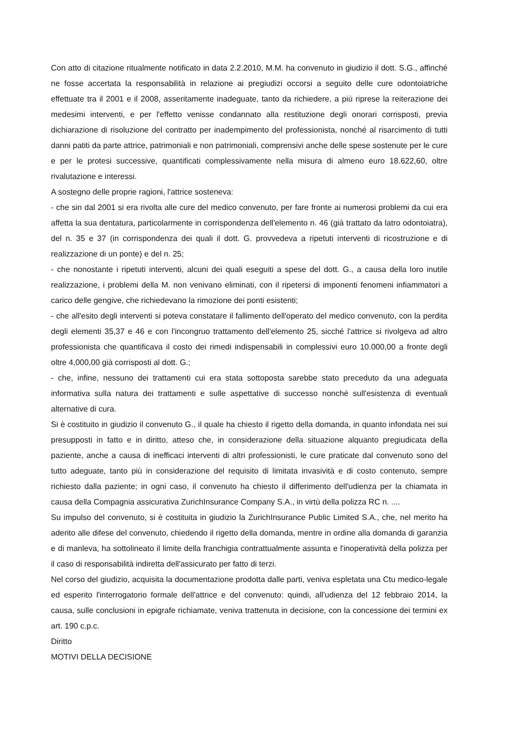Con atto di citazione ritualmente notificato in data 2.2.2010, M.M. ha convenuto in giudizio il dott. S.G., affinché ne fosse accertata la responsabilità in relazione ai pregiudizi occorsi a seguito delle cure odontoiatriche effettuate tra il 2001 e il 2008, asseritamente inadeguate, tanto da richiedere, a più riprese la reiterazione dei medesimi interventi, e per l'effetto venisse condannato alla restituzione degli onorari corrisposti, previa dichiarazione di risoluzione del contratto per inadempimento del professionista, nonché al risarcimento di tutti danni patiti da parte attrice, patrimoniali e non patrimoniali, comprensivi anche delle spese sostenute per le cure e per le protesi successive, quantificati complessivamente nella misura di almeno euro 18.622,60, oltre rivalutazione e interessi.
A sostegno delle proprie ragioni, l'attrice sosteneva:
- che sin dal 2001 si era rivolta alle cure del medico convenuto, per fare fronte ai numerosi problemi da cui era affetta la sua dentatura, particolarmente in corrispondenza dell'elemento n. 46 (già trattato da latro odontoiatra), del n. 35 e 37 (in corrispondenza dei quali il dott. G. provvedeva a ripetuti interventi di ricostruzione e di realizzazione di un ponte) e del n. 25;
- che nonostante i ripetuti interventi, alcuni dei quali eseguiti a spese del dott. G., a causa della loro inutile realizzazione, i problemi della M. non venivano eliminati, con il ripetersi di imponenti fenomeni infiammatori a carico delle gengive, che richiedevano la rimozione dei ponti esistenti;
- che all'esito degli interventi si poteva constatare il fallimento dell'operato del medico convenuto, con la perdita degli elementi 35,37 e 46 e con l'incongruo trattamento dell'elemento 25, sicché l'attrice si rivolgeva ad altro professionista che quantificava il costo dei rimedi indispensabili in complessivi euro 10.000,00 a fronte degli oltre 4,000,00 già corrisposti al dott. G.;
- che, infine, nessuno dei trattamenti cui era stata sottoposta sarebbe stato preceduto da una adeguata informativa sulla natura dei trattamenti e sulle aspettative di successo nonché sull'esistenza di eventuali alternative di cura.
Si è costituito in giudizio il convenuto G., il quale ha chiesto il rigetto della domanda, in quanto infondata nei sui presupposti in fatto e in diritto, atteso che, in considerazione della situazione alquanto pregiudicata della paziente, anche a causa di inefficaci interventi di altri professionisti, le cure praticate dal convenuto sono del tutto adeguate, tanto più in considerazione del requisito di limitata invasività e di costo contenuto, sempre richiesto dalla paziente; in ogni caso, il convenuto ha chiesto il differimento dell'udienza per la chiamata in causa della Compagnia assicurativa ZurichInsurance Company S.A., in virtù della polizza RC n. ....
Su impulso del convenuto, si è costituita in giudizio la ZurichInsurance Public Limited S.A., che, nel merito ha aderito alle difese del convenuto, chiedendo il rigetto della domanda, mentre in ordine alla domanda di garanzia e di manleva, ha sottolineato il limite della franchigia contrattualmente assunta e l'inoperatività della polizza per il caso di responsabilità indiretta dell'assicurato per fatto di terzi.
Nel corso del giudizio, acquisita la documentazione prodotta dalle parti, veniva espletata una Ctu medico-legale ed esperito l'interrogatorio formale dell'attrice e del convenuto: quindi, all'udienza del 12 febbraio 2014, la causa, sulle conclusioni in epigrafe richiamate, veniva trattenuta in decisione, con la concessione dei termini ex art. 190 c.p.c.
Diritto
MOTIVI DELLA DECISIONE